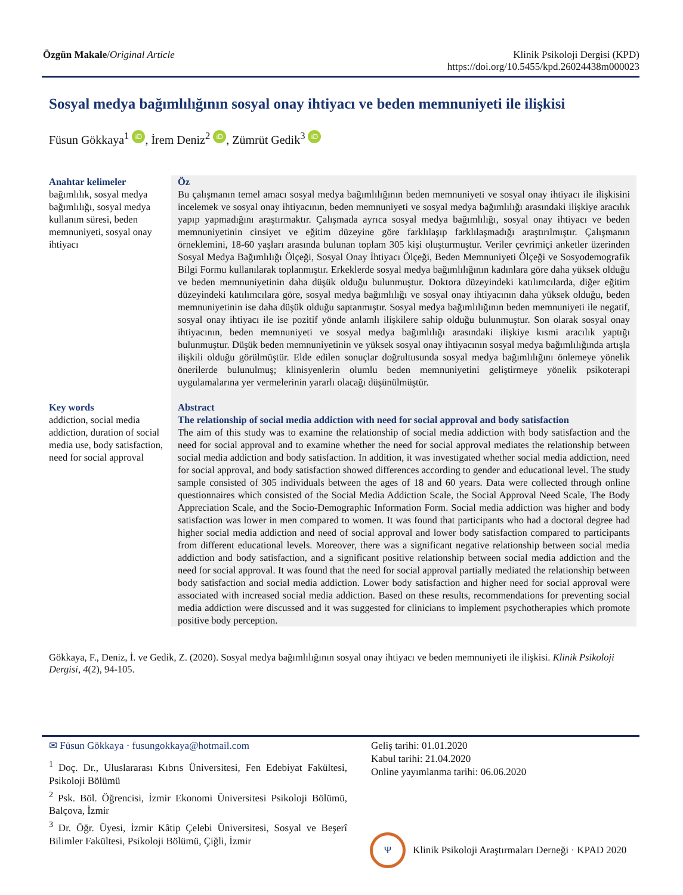Özgün Makale/Original Article Klinik Psikoloji Dergisi (KPD)
https://doi.org/10.5455/kpd.26024438m000023
Sosyal medya bağımlılığının sosyal onay ihtiyacı ve beden memnuniyeti ile ilişkisi
Füsun Gökkaya<sup>1</sup> iD, İrem Deniz<sup>2</sup> iD, Zümrüt Gedik<sup>3</sup> iD
Anahtar kelimeler
bağımlılık, sosyal medya bağımlılığı, sosyal medya kullanım süresi, beden memnuniyeti, sosyal onay ihtiyacı
Öz
Bu çalışmanın temel amacı sosyal medya bağımlılığının beden memnuniyeti ve sosyal onay ihtiyacı ile ilişkisini incelemek ve sosyal onay ihtiyacının, beden memnuniyeti ve sosyal medya bağımlılığı arasındaki ilişkiye aracılık yapıp yapmadığını araştırmaktır. Çalışmada ayrıca sosyal medya bağımlılığı, sosyal onay ihtiyacı ve beden memnuniyetinin cinsiyet ve eğitim düzeyine göre farklılaşıp farklılaşmadığı araştırılmıştır. Çalışmanın örneklemini, 18-60 yaşları arasında bulunan toplam 305 kişi oluşturmuştur. Veriler çevrimiçi anketler üzerinden Sosyal Medya Bağımlılığı Ölçeği, Sosyal Onay İhtiyacı Ölçeği, Beden Memnuniyeti Ölçeği ve Sosyodemografik Bilgi Formu kullanılarak toplanmıştır. Erkeklerde sosyal medya bağımlılığının kadınlara göre daha yüksek olduğu ve beden memnuniyetinin daha düşük olduğu bulunmuştur. Doktora düzeyindeki katılımcılarda, diğer eğitim düzeyindeki katılımcılara göre, sosyal medya bağımlılığı ve sosyal onay ihtiyacının daha yüksek olduğu, beden memnuniyetinin ise daha düşük olduğu saptanmıştır. Sosyal medya bağımlılığının beden memnuniyeti ile negatif, sosyal onay ihtiyacı ile ise pozitif yönde anlamlı ilişkilere sahip olduğu bulunmuştur. Son olarak sosyal onay ihtiyacının, beden memnuniyeti ve sosyal medya bağımlılığı arasındaki ilişkiye kısmi aracılık yaptığı bulunmuştur. Düşük beden memnuniyetinin ve yüksek sosyal onay ihtiyacının sosyal medya bağımlılığında artışla ilişkili olduğu görülmüştür. Elde edilen sonuçlar doğrultusunda sosyal medya bağımlılığını önlemeye yönelik önerilerde bulunulmuş; klinisyenlerin olumlu beden memnuniyetini geliştirmeye yönelik psikoterapi uygulamalarına yer vermelerinin yararlı olacağı düşünülmüştür.
Key words
addiction, social media addiction, duration of social media use, body satisfaction, need for social approval
Abstract
The relationship of social media addiction with need for social approval and body satisfaction
The aim of this study was to examine the relationship of social media addiction with body satisfaction and the need for social approval and to examine whether the need for social approval mediates the relationship between social media addiction and body satisfaction. In addition, it was investigated whether social media addiction, need for social approval, and body satisfaction showed differences according to gender and educational level. The study sample consisted of 305 individuals between the ages of 18 and 60 years. Data were collected through online questionnaires which consisted of the Social Media Addiction Scale, the Social Approval Need Scale, The Body Appreciation Scale, and the Socio-Demographic Information Form. Social media addiction was higher and body satisfaction was lower in men compared to women. It was found that participants who had a doctoral degree had higher social media addiction and need of social approval and lower body satisfaction compared to participants from different educational levels. Moreover, there was a significant negative relationship between social media addiction and body satisfaction, and a significant positive relationship between social media addiction and the need for social approval. It was found that the need for social approval partially mediated the relationship between body satisfaction and social media addiction. Lower body satisfaction and higher need for social approval were associated with increased social media addiction. Based on these results, recommendations for preventing social media addiction were discussed and it was suggested for clinicians to implement psychotherapies which promote positive body perception.
Gökkaya, F., Deniz, İ. ve Gedik, Z. (2020). Sosyal medya bağımlılığının sosyal onay ihtiyacı ve beden memnuniyeti ile ilişkisi. Klinik Psikoloji Dergisi, 4(2), 94-105.
✉ Füsun Gökkaya · fusungokkaya@hotmail.com
<sup>1</sup> Doç. Dr., Uluslararası Kıbrıs Üniversitesi, Fen Edebiyat Fakültesi, Psikoloji Bölümü
<sup>2</sup> Psk. Böl. Öğrencisi, İzmir Ekonomi Üniversitesi Psikoloji Bölümü, Balçova, İzmir
<sup>3</sup> Dr. Öğr. Üyesi, İzmir Kâtip Çelebi Üniversitesi, Sosyal ve Beşerî Bilimler Fakültesi, Psikoloji Bölümü, Çiğli, İzmir
Geliş tarihi: 01.01.2020
Kabul tarihi: 21.04.2020
Online yayımlanma tarihi: 06.06.2020
Ψ
Klinik Psikoloji Araştırmaları Derneği · KPAD 2020